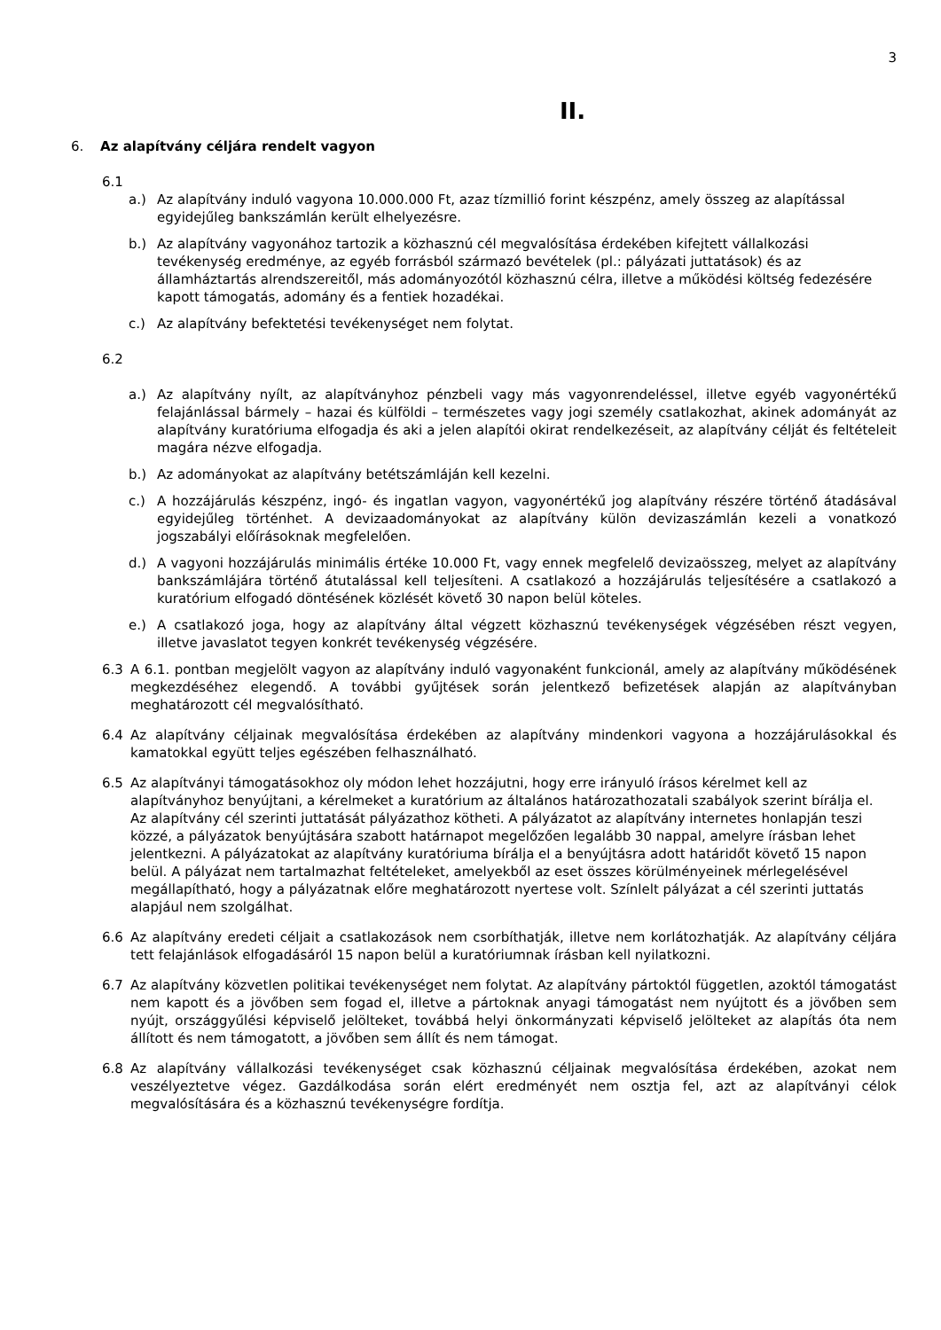3
II.
6. Az alapítvány céljára rendelt vagyon
6.1
a.) Az alapítvány induló vagyona 10.000.000 Ft, azaz tízmillió forint készpénz, amely összeg az alapítással egyidejűleg bankszámlán került elhelyezésre.
b.) Az alapítvány vagyonához tartozik a közhasznú cél megvalósítása érdekében kifejtett vállalkozási tevékenység eredménye, az egyéb forrásból származó bevételek (pl.: pályázati juttatások) és az államháztartás alrendszereitől, más adományozótól közhasznú célra, illetve a működési költség fedezésére kapott támogatás, adomány és a fentiek hozadékai.
c.) Az alapítvány befektetési tevékenységet nem folytat.
6.2
a.) Az alapítvány nyílt, az alapítványhoz pénzbeli vagy más vagyonrendeléssel, illetve egyéb vagyonértékű felajánlással bármely – hazai és külföldi – természetes vagy jogi személy csatlakozhat, akinek adományát az alapítvány kuratóriuma elfogadja és aki a jelen alapítói okirat rendelkezéseit, az alapítvány célját és feltételeit magára nézve elfogadja.
b.) Az adományokat az alapítvány betétszámláján kell kezelni.
c.) A hozzájárulás készpénz, ingó- és ingatlan vagyon, vagyonértékű jog alapítvány részére történő átadásával egyidejűleg történhet. A devizaadományokat az alapítvány külön devizaszámlán kezeli a vonatkozó jogszabályi előírásoknak megfelelően.
d.) A vagyoni hozzájárulás minimális értéke 10.000 Ft, vagy ennek megfelelő devizaösszeg, melyet az alapítvány bankszámlájára történő átutalással kell teljesíteni. A csatlakozó a hozzájárulás teljesítésére a csatlakozó a kuratórium elfogadó döntésének közlését követő 30 napon belül köteles.
e.) A csatlakozó joga, hogy az alapítvány által végzett közhasznú tevékenységek végzésében részt vegyen, illetve javaslatot tegyen konkrét tevékenység végzésére.
6.3 A 6.1. pontban megjelölt vagyon az alapítvány induló vagyonaként funkcionál, amely az alapítvány működésének megkezdéséhez elegendő. A további gyűjtések során jelentkező befizetések alapján az alapítványban meghatározott cél megvalósítható.
6.4 Az alapítvány céljainak megvalósítása érdekében az alapítvány mindenkori vagyona a hozzájárulásokkal és kamatokkal együtt teljes egészében felhasználható.
6.5 Az alapítványi támogatásokhoz oly módon lehet hozzájutni, hogy erre irányuló írásos kérelmet kell az alapítványhoz benyújtani, a kérelmeket a kuratórium az általános határozathozatali szabályok szerint bírálja el.
Az alapítvány cél szerinti juttatását pályázathoz kötheti. A pályázatot az alapítvány internetes honlapján teszi közzé, a pályázatok benyújtására szabott határnapot megelőzően legalább 30 nappal, amelyre írásban lehet jelentkezni. A pályázatokat az alapítvány kuratóriuma bírálja el a benyújtásra adott határidőt követő 15 napon belül. A pályázat nem tartalmazhat feltételeket, amelyekből az eset összes körülményeinek mérlegelésével megállapítható, hogy a pályázatnak előre meghatározott nyertese volt. Színlelt pályázat a cél szerinti juttatás alapjául nem szolgálhat.
6.6 Az alapítvány eredeti céljait a csatlakozások nem csorbíthatják, illetve nem korlátozhatják. Az alapítvány céljára tett felajánlások elfogadásáról 15 napon belül a kuratóriumnak írásban kell nyilatkozni.
6.7 Az alapítvány közvetlen politikai tevékenységet nem folytat. Az alapítvány pártoktól független, azoktól támogatást nem kapott és a jövőben sem fogad el, illetve a pártoknak anyagi támogatást nem nyújtott és a jövőben sem nyújt, országgyűlési képviselő jelölteket, továbbá helyi önkormányzati képviselő jelölteket az alapítás óta nem állított és nem támogatott, a jövőben sem állít és nem támogat.
6.8 Az alapítvány vállalkozási tevékenységet csak közhasznú céljainak megvalósítása érdekében, azokat nem veszélyeztetve végez. Gazdálkodása során elért eredményét nem osztja fel, azt az alapítványi célok megvalósítására és a közhasznú tevékenységre fordítja.